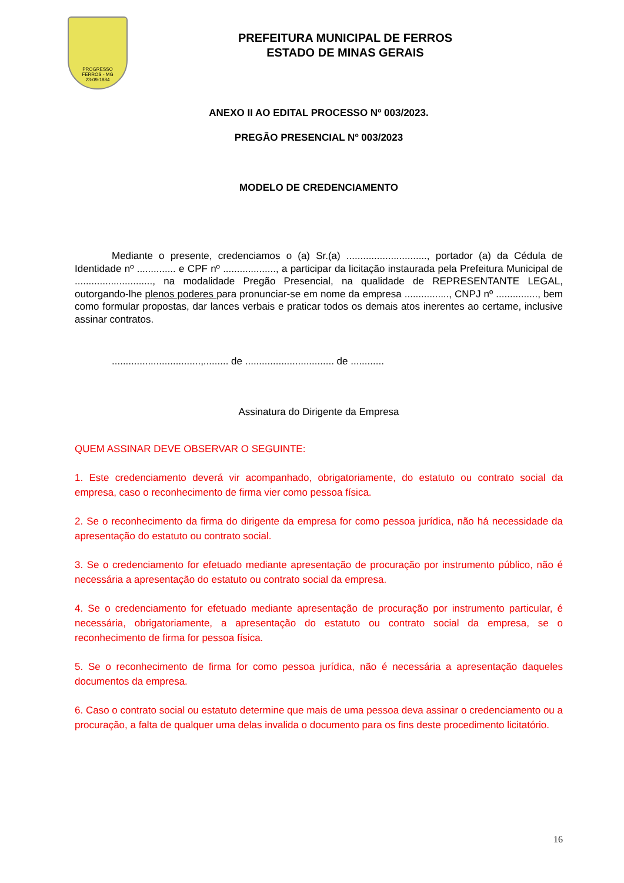PROGRESSO
FERROS - MG
23-09-1884
PREFEITURA MUNICIPAL DE FERROS
ESTADO DE MINAS GERAIS
ANEXO II AO EDITAL PROCESSO Nº 003/2023.
PREGÃO PRESENCIAL Nº 003/2023
MODELO DE CREDENCIAMENTO
Mediante o presente, credenciamos o (a) Sr.(a) ............................., portador (a) da Cédula de Identidade nº .............. e CPF nº ..................., a participar da licitação instaurada pela Prefeitura Municipal de ............................, na modalidade Pregão Presencial, na qualidade de REPRESENTANTE LEGAL, outorgando-lhe plenos poderes para pronunciar-se em nome da empresa ................, CNPJ nº ..............., bem como formular propostas, dar lances verbais e praticar todos os demais atos inerentes ao certame, inclusive assinar contratos.
................................,......... de ................................ de ............
Assinatura do Dirigente da Empresa
QUEM ASSINAR DEVE OBSERVAR O SEGUINTE:
1. Este credenciamento deverá vir acompanhado, obrigatoriamente, do estatuto ou contrato social da empresa, caso o reconhecimento de firma vier como pessoa física.
2. Se o reconhecimento da firma do dirigente da empresa for como pessoa jurídica, não há necessidade da apresentação do estatuto ou contrato social.
3. Se o credenciamento for efetuado mediante apresentação de procuração por instrumento público, não é necessária a apresentação do estatuto ou contrato social da empresa.
4. Se o credenciamento for efetuado mediante apresentação de procuração por instrumento particular, é necessária, obrigatoriamente, a apresentação do estatuto ou contrato social da empresa, se o reconhecimento de firma for pessoa física.
5. Se o reconhecimento de firma for como pessoa jurídica, não é necessária a apresentação daqueles documentos da empresa.
6. Caso o contrato social ou estatuto determine que mais de uma pessoa deva assinar o credenciamento ou a procuração, a falta de qualquer uma delas invalida o documento para os fins deste procedimento licitatório.
16